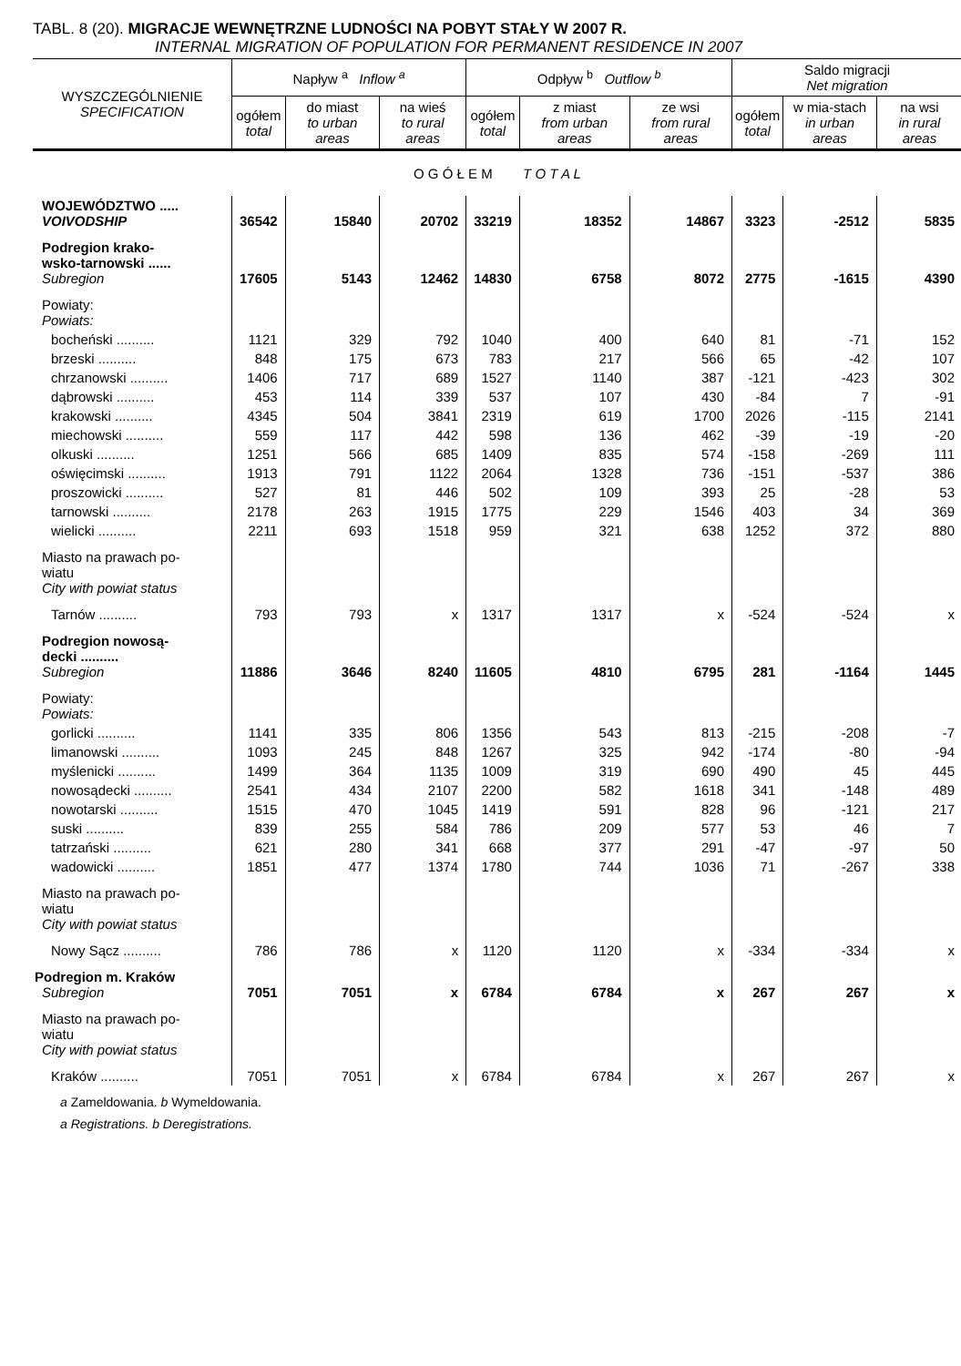TABL. 8 (20). MIGRACJE WEWNĘTRZNE LUDNOŚCI NA POBYT STAŁY W 2007 R.
INTERNAL MIGRATION OF POPULATION FOR PERMANENT RESIDENCE IN 2007
| WYSZCZEGÓLNIENIE SPECIFICATION | Napływ <sup>a</sup> Inflow <sup>a</sup> | | | Odpływ <sup>b</sup> Outflow <sup>b</sup> | | | Saldo migracji Net migration | | |
| --- | --- | --- | --- | --- | --- | --- | --- | --- | --- |
| | ogółem total | do miast to urban areas | na wieś to rural areas | ogółem total | z miast from urban areas | ze wsi from rural areas | ogółem total | w mia-stach in urban areas | na wsi in rural areas |
| O G Ó Ł E M T O T A L | | | | | | | | | |
| WOJEWÓDZTWO ..... VOIVODSHIP | 36542 | 15840 | 20702 | 33219 | 18352 | 14867 | 3323 | -2512 | 5835 |
| Podregion krako- wsko-tarnowski ...... Subregion | 17605 | 5143 | 12462 | 14830 | 6758 | 8072 | 2775 | -1615 | 4390 |
| Powiaty: Powiats: | | | | | | | | | |
| bocheński .......... | 1121 | 329 | 792 | 1040 | 400 | 640 | 81 | -71 | 152 |
| brzeski .......... | 848 | 175 | 673 | 783 | 217 | 566 | 65 | -42 | 107 |
| chrzanowski .......... | 1406 | 717 | 689 | 1527 | 1140 | 387 | -121 | -423 | 302 |
| dąbrowski .......... | 453 | 114 | 339 | 537 | 107 | 430 | -84 | 7 | -91 |
| krakowski .......... | 4345 | 504 | 3841 | 2319 | 619 | 1700 | 2026 | -115 | 2141 |
| miechowski .......... | 559 | 117 | 442 | 598 | 136 | 462 | -39 | -19 | -20 |
| olkuski .......... | 1251 | 566 | 685 | 1409 | 835 | 574 | -158 | -269 | 111 |
| oświęcimski .......... | 1913 | 791 | 1122 | 2064 | 1328 | 736 | -151 | -537 | 386 |
| proszowicki .......... | 527 | 81 | 446 | 502 | 109 | 393 | 25 | -28 | 53 |
| tarnowski .......... | 2178 | 263 | 1915 | 1775 | 229 | 1546 | 403 | 34 | 369 |
| wielicki .......... | 2211 | 693 | 1518 | 959 | 321 | 638 | 1252 | 372 | 880 |
| Miasto na prawach po- wiatu City with powiat status | | | | | | | | | |
| Tarnów .......... | 793 | 793 | x | 1317 | 1317 | x | -524 | -524 | x |
| Podregion nowosą- decki .......... Subregion | 11886 | 3646 | 8240 | 11605 | 4810 | 6795 | 281 | -1164 | 1445 |
| Powiaty: Powiats: | | | | | | | | | |
| gorlicki .......... | 1141 | 335 | 806 | 1356 | 543 | 813 | -215 | -208 | -7 |
| limanowski .......... | 1093 | 245 | 848 | 1267 | 325 | 942 | -174 | -80 | -94 |
| myślenicki .......... | 1499 | 364 | 1135 | 1009 | 319 | 690 | 490 | 45 | 445 |
| nowosądecki .......... | 2541 | 434 | 2107 | 2200 | 582 | 1618 | 341 | -148 | 489 |
| nowotarski .......... | 1515 | 470 | 1045 | 1419 | 591 | 828 | 96 | -121 | 217 |
| suski .......... | 839 | 255 | 584 | 786 | 209 | 577 | 53 | 46 | 7 |
| tatrzański .......... | 621 | 280 | 341 | 668 | 377 | 291 | -47 | -97 | 50 |
| wadowicki .......... | 1851 | 477 | 1374 | 1780 | 744 | 1036 | 71 | -267 | 338 |
| Miasto na prawach po- wiatu City with powiat status | | | | | | | | | |
| Nowy Sącz .......... | 786 | 786 | x | 1120 | 1120 | x | -334 | -334 | x |
| Podregion m. Kraków Subregion | 7051 | 7051 | x | 6784 | 6784 | x | 267 | 267 | x |
| Miasto na prawach po- wiatu City with powiat status | | | | | | | | | |
| Kraków .......... | 7051 | 7051 | x | 6784 | 6784 | x | 267 | 267 | x |
a Zameldowania. b Wymeldowania.
a Registrations. b Deregistrations.